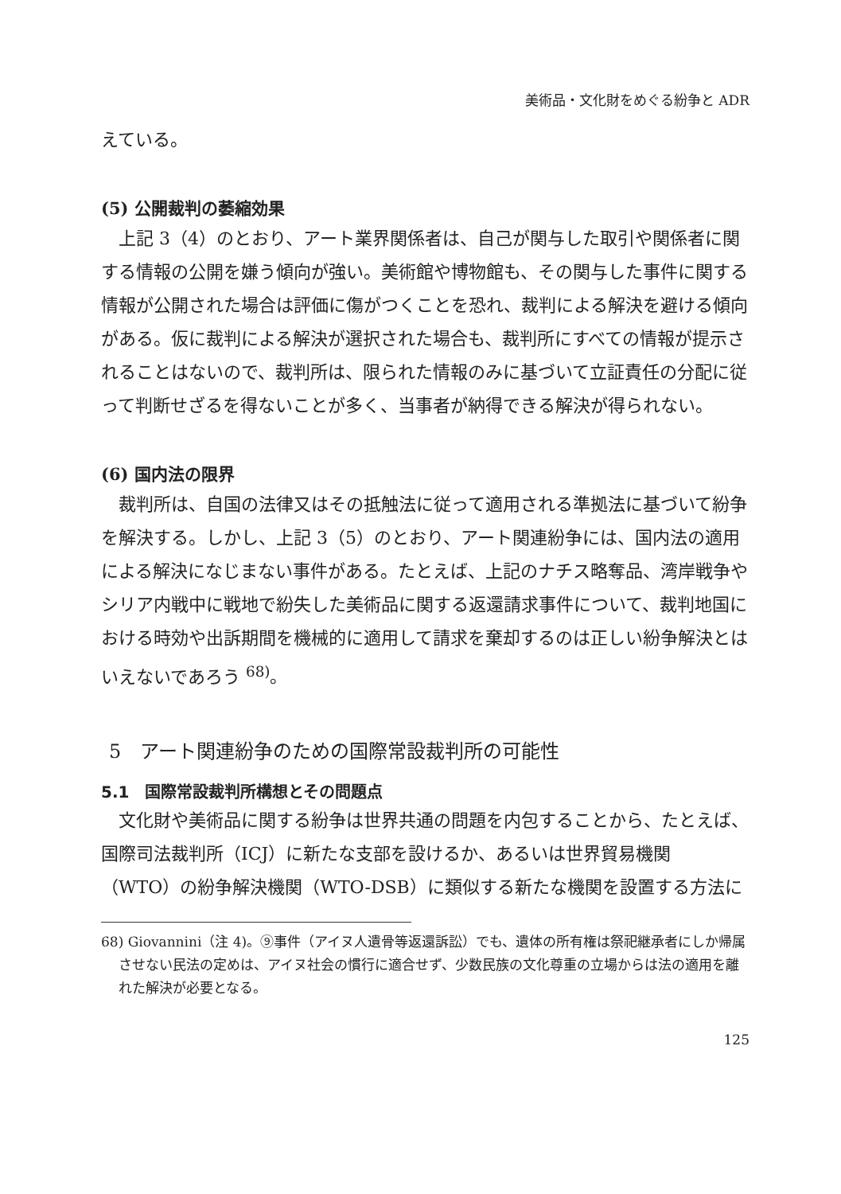美術品・文化財をめぐる紛争と ADR
えている。
(5) 公開裁判の萎縮効果
上記 3（4）のとおり、アート業界関係者は、自己が関与した取引や関係者に関する情報の公開を嫌う傾向が強い。美術館や博物館も、その関与した事件に関する情報が公開された場合は評価に傷がつくことを恐れ、裁判による解決を避ける傾向がある。仮に裁判による解決が選択された場合も、裁判所にすべての情報が提示されることはないので、裁判所は、限られた情報のみに基づいて立証責任の分配に従って判断せざるを得ないことが多く、当事者が納得できる解決が得られない。
(6) 国内法の限界
裁判所は、自国の法律又はその抵触法に従って適用される準拠法に基づいて紛争を解決する。しかし、上記 3（5）のとおり、アート関連紛争には、国内法の適用による解決になじまない事件がある。たとえば、上記のナチス略奪品、湾岸戦争やシリア内戦中に戦地で紛失した美術品に関する返還請求事件について、裁判地国における時効や出訴期間を機械的に適用して請求を棄却するのは正しい紛争解決とはいえないであろう <sup>68)</sup>。
5　アート関連紛争のための国際常設裁判所の可能性
5.1　国際常設裁判所構想とその問題点
文化財や美術品に関する紛争は世界共通の問題を内包することから、たとえば、国際司法裁判所（ICJ）に新たな支部を設けるか、あるいは世界貿易機関（WTO）の紛争解決機関（WTO-DSB）に類似する新たな機関を設置する方法に
68) Giovannini（注 4)。⑨事件（アイヌ人遺骨等返還訴訟）でも、遺体の所有権は祭祀継承者にしか帰属させない民法の定めは、アイヌ社会の慣行に適合せず、少数民族の文化尊重の立場からは法の適用を離れた解決が必要となる。
125